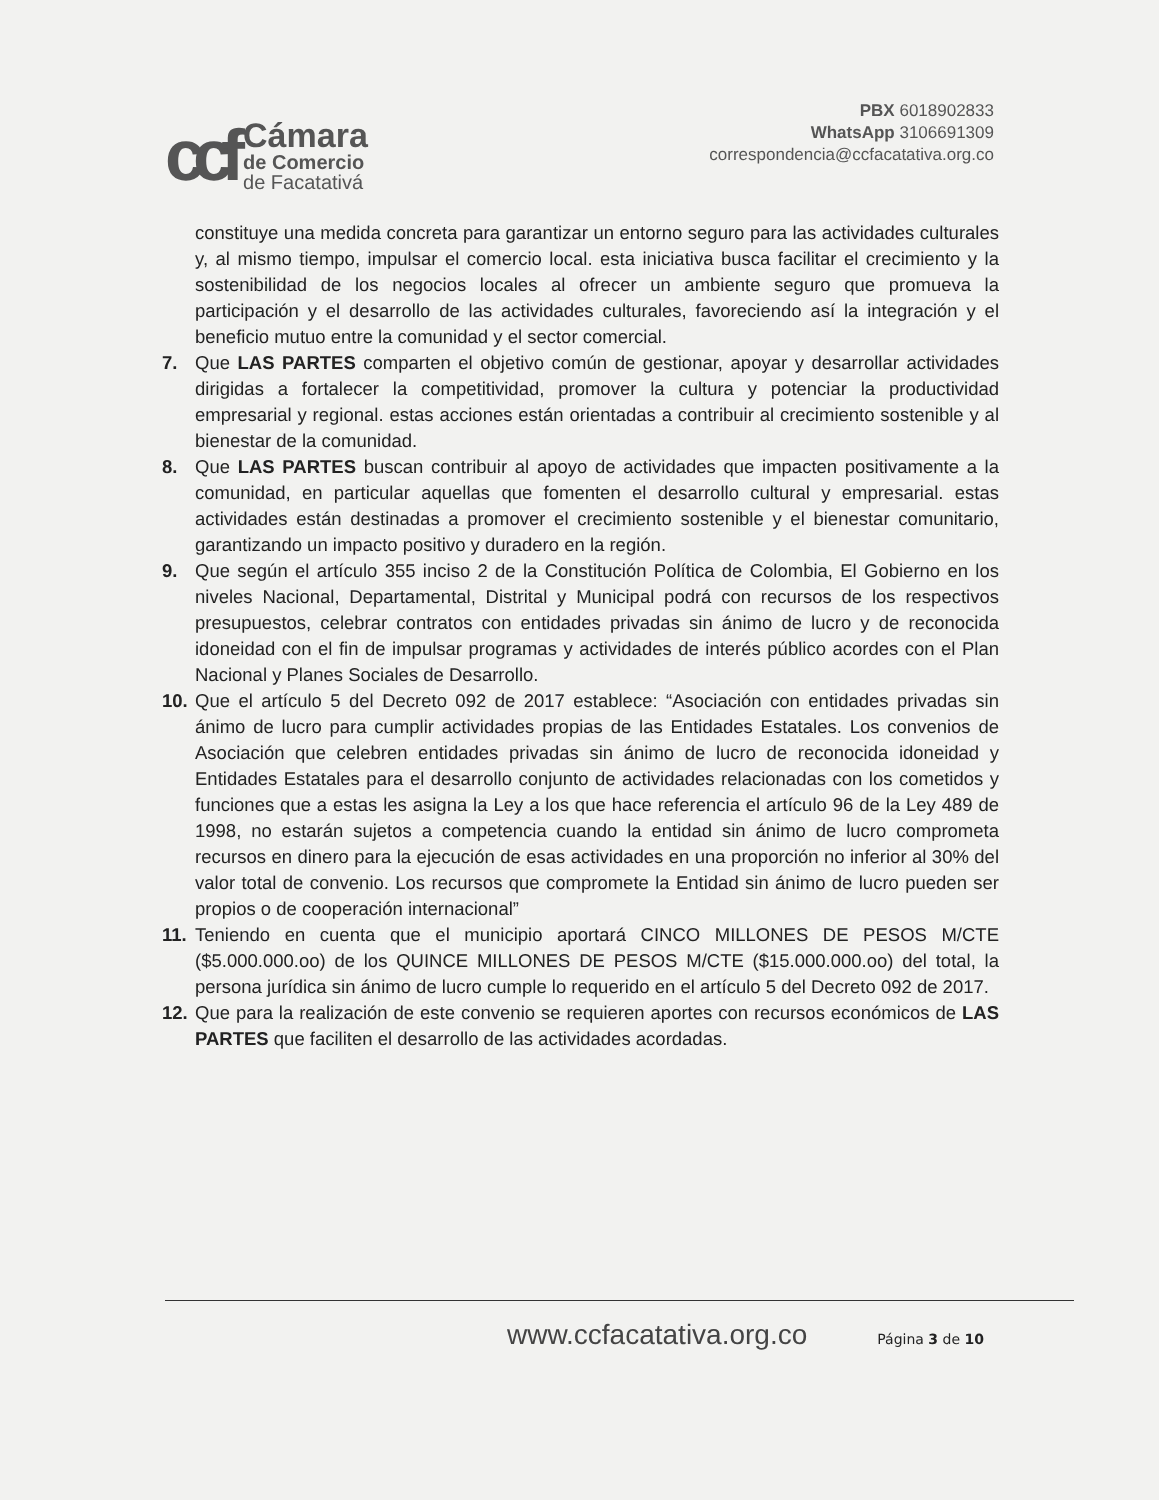ccf
Cámara
de Comercio
de Facatativá
PBX 6018902833
WhatsApp 3106691309
correspondencia@ccfacatativa.org.co
constituye una medida concreta para garantizar un entorno seguro para las actividades culturales y, al mismo tiempo, impulsar el comercio local. esta iniciativa busca facilitar el crecimiento y la sostenibilidad de los negocios locales al ofrecer un ambiente seguro que promueva la participación y el desarrollo de las actividades culturales, favoreciendo así la integración y el beneficio mutuo entre la comunidad y el sector comercial.
7. Que LAS PARTES comparten el objetivo común de gestionar, apoyar y desarrollar actividades dirigidas a fortalecer la competitividad, promover la cultura y potenciar la productividad empresarial y regional. estas acciones están orientadas a contribuir al crecimiento sostenible y al bienestar de la comunidad.
8. Que LAS PARTES buscan contribuir al apoyo de actividades que impacten positivamente a la comunidad, en particular aquellas que fomenten el desarrollo cultural y empresarial. estas actividades están destinadas a promover el crecimiento sostenible y el bienestar comunitario, garantizando un impacto positivo y duradero en la región.
9. Que según el artículo 355 inciso 2 de la Constitución Política de Colombia, El Gobierno en los niveles Nacional, Departamental, Distrital y Municipal podrá con recursos de los respectivos presupuestos, celebrar contratos con entidades privadas sin ánimo de lucro y de reconocida idoneidad con el fin de impulsar programas y actividades de interés público acordes con el Plan Nacional y Planes Sociales de Desarrollo.
10. Que el artículo 5 del Decreto 092 de 2017 establece: “Asociación con entidades privadas sin ánimo de lucro para cumplir actividades propias de las Entidades Estatales. Los convenios de Asociación que celebren entidades privadas sin ánimo de lucro de reconocida idoneidad y Entidades Estatales para el desarrollo conjunto de actividades relacionadas con los cometidos y funciones que a estas les asigna la Ley a los que hace referencia el artículo 96 de la Ley 489 de 1998, no estarán sujetos a competencia cuando la entidad sin ánimo de lucro comprometa recursos en dinero para la ejecución de esas actividades en una proporción no inferior al 30% del valor total de convenio. Los recursos que compromete la Entidad sin ánimo de lucro pueden ser propios o de cooperación internacional”
11. Teniendo en cuenta que el municipio aportará CINCO MILLONES DE PESOS M/CTE ($5.000.000.oo) de los QUINCE MILLONES DE PESOS M/CTE ($15.000.000.oo) del total, la persona jurídica sin ánimo de lucro cumple lo requerido en el artículo 5 del Decreto 092 de 2017.
12. Que para la realización de este convenio se requieren aportes con recursos económicos de LAS PARTES que faciliten el desarrollo de las actividades acordadas.
www.ccfacatativa.org.co Página 3 de 10